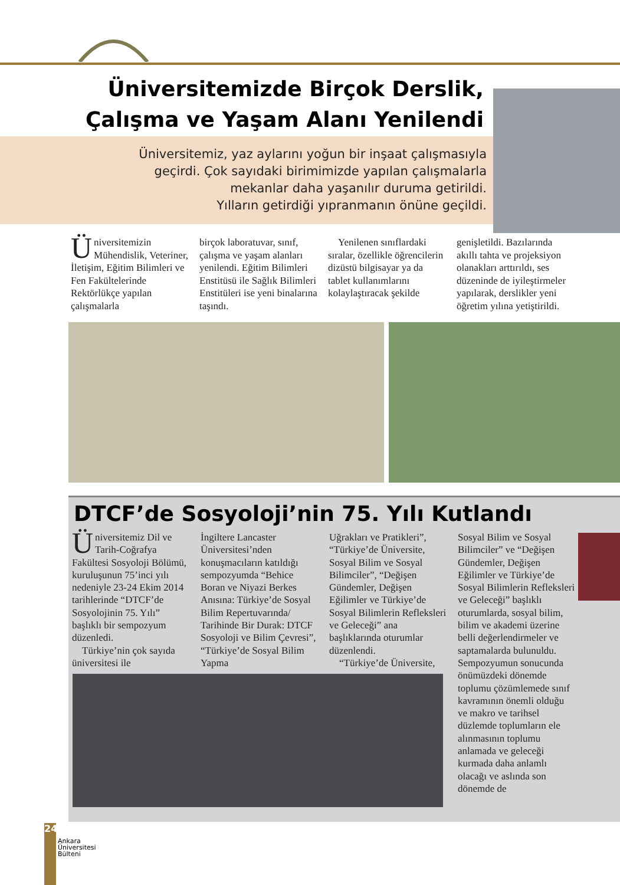Üniversitemizde Birçok Derslik,
Çalışma ve Yaşam Alanı Yenilendi
Üniversitemiz, yaz aylarını yoğun bir inşaat çalışmasıyla
geçirdi. Çok sayıdaki birimimizde yapılan çalışmalarla
mekanlar daha yaşanılır duruma getirildi.
Yılların getirdiği yıpranmanın önüne geçildi.
Üniversitemizin Mühendislik, Veteriner, İletişim, Eğitim Bilimleri ve Fen Fakültelerinde Rektörlükçe yapılan çalışmalarla
birçok laboratuvar, sınıf, çalışma ve yaşam alanları yenilendi. Eğitim Bilimleri Enstitüsü ile Sağlık Bilimleri Enstitüleri ise yeni binalarına taşındı.
Yenilenen sınıflardaki sıralar, özellikle öğrencilerin dizüstü bilgisayar ya da tablet kullanımlarını kolaylaştıracak şekilde
genişletildi. Bazılarında akıllı tahta ve projeksiyon olanakları arttırıldı, ses düzeninde de iyileştirmeler yapılarak, derslikler yeni öğretim yılına yetiştirildi.
DTCF’de Sosyoloji’nin 75. Yılı Kutlandı
Üniversitemiz Dil ve Tarih-Coğrafya Fakültesi Sosyoloji Bölümü, kuruluşunun 75’inci yılı nedeniyle 23-24 Ekim 2014 tarihlerinde “DTCF’de Sosyolojinin 75. Yılı” başlıklı bir sempozyum düzenledi.
Türkiye’nin çok sayıda üniversitesi ile
İngiltere Lancaster Üniversitesi’nden konuşmacıların katıldığı sempozyumda “Behice Boran ve Niyazi Berkes Anısına: Türkiye’de Sosyal Bilim Repertuvarında/ Tarihinde Bir Durak: DTCF Sosyoloji ve Bilim Çevresi”, “Türkiye’de Sosyal Bilim Yapma
Uğrakları ve Pratikleri”, “Türkiye’de Üniversite, Sosyal Bilim ve Sosyal Bilimciler”, “Değişen Gündemler, Değişen Eğilimler ve Türkiye’de Sosyal Bilimlerin Refleksleri ve Geleceği” ana başlıklarında oturumlar düzenlendi.
“Türkiye’de Üniversite,
Sosyal Bilim ve Sosyal Bilimciler” ve “Değişen Gündemler, Değişen Eğilimler ve Türkiye’de Sosyal Bilimlerin Refleksleri ve Geleceği” başlıklı oturumlarda, sosyal bilim, bilim ve akademi üzerine belli değerlendirmeler ve saptamalarda bulunuldu. Sempozyumun sonucunda önümüzdeki dönemde toplumu çözümlemede sınıf kavramının önemli olduğu ve makro ve tarihsel düzlemde toplumların ele alınmasının toplumu anlamada ve geleceği kurmada daha anlamlı olacağı ve aslında son dönemde de
24
Ankara
Üniversitesi
Bülteni